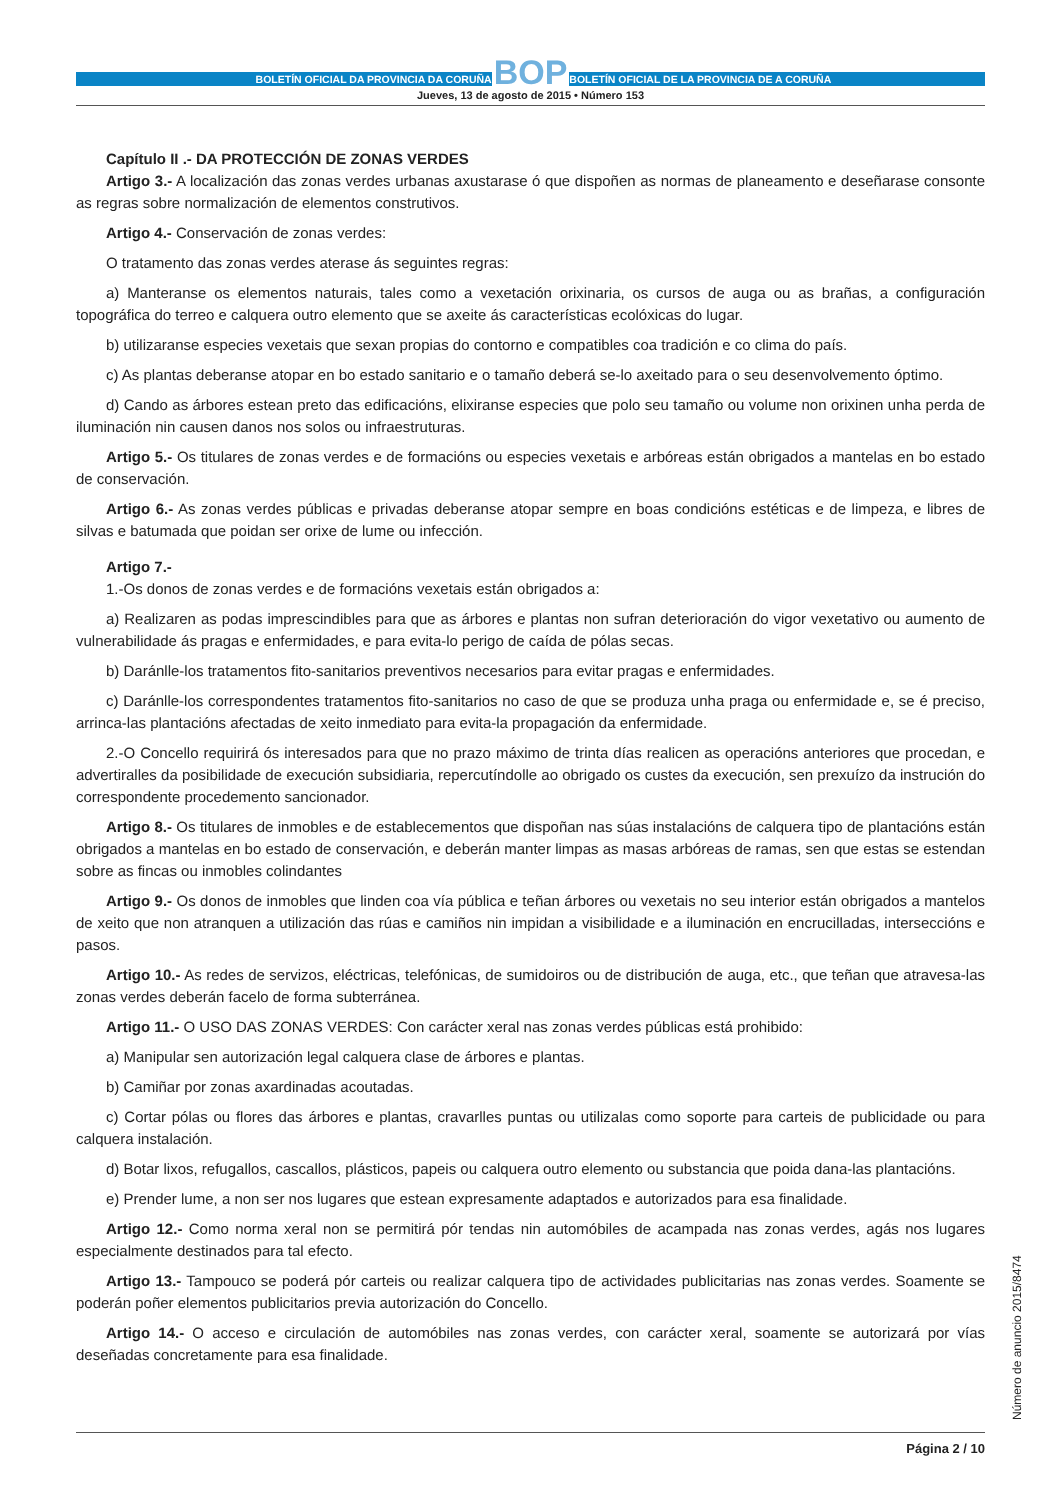BOLETÍN OFICIAL DA PROVINCIA DA CORUÑA
BOP
BOLETÍN OFICIAL DE LA PROVINCIA DE A CORUÑA
Jueves, 13 de agosto de 2015 • Número 153
Capítulo II .- DA PROTECCIÓN DE ZONAS VERDES
Artigo 3.- A localización das zonas verdes urbanas axustarase ó que dispoñen as normas de planeamento e deseñarase consonte as regras sobre normalización de elementos construtivos.
Artigo 4.- Conservación de zonas verdes:
O tratamento das zonas verdes aterase ás seguintes regras:
a) Manteranse os elementos naturais, tales como a vexetación orixinaria, os cursos de auga ou as brañas, a configuración topográfica do terreo e calquera outro elemento que se axeite ás características ecolóxicas do lugar.
b) utilizaranse especies vexetais que sexan propias do contorno e compatibles coa tradición e co clima do país.
c) As plantas deberanse atopar en bo estado sanitario e o tamaño deberá se-lo axeitado para o seu desenvolvemento óptimo.
d) Cando as árbores estean preto das edificacións, elixiranse especies que polo seu tamaño ou volume non orixinen unha perda de iluminación nin causen danos nos solos ou infraestruturas.
Artigo 5.- Os titulares de zonas verdes e de formacións ou especies vexetais e arbóreas están obrigados a mantelas en bo estado de conservación.
Artigo 6.- As zonas verdes públicas e privadas deberanse atopar sempre en boas condicións estéticas e de limpeza, e libres de silvas e batumada que poidan ser orixe de lume ou infección.
Artigo 7.-
1.-Os donos de zonas verdes e de formacións vexetais están obrigados a:
a) Realizaren as podas imprescindibles para que as árbores e plantas non sufran deterioración do vigor vexetativo ou aumento de vulnerabilidade ás pragas e enfermidades, e para evita-lo perigo de caída de pólas secas.
b) Daránlle-los tratamentos fito-sanitarios preventivos necesarios para evitar pragas e enfermidades.
c) Daránlle-los correspondentes tratamentos fito-sanitarios no caso de que se produza unha praga ou enfermidade e, se é preciso, arrinca-las plantacións afectadas de xeito inmediato para evita-la propagación da enfermidade.
2.-O Concello requirirá ós interesados para que no prazo máximo de trinta días realicen as operacións anteriores que procedan, e advertiralles da posibilidade de execución subsidiaria, repercutíndolle ao obrigado os custes da execución, sen prexuízo da instrución do correspondente procedemento sancionador.
Artigo 8.- Os titulares de inmobles e de establecementos que dispoñan nas súas instalacións de calquera tipo de plantacións están obrigados a mantelas en bo estado de conservación, e deberán manter limpas as masas arbóreas de ramas, sen que estas se estendan sobre as fincas ou inmobles colindantes
Artigo 9.- Os donos de inmobles que linden coa vía pública e teñan árbores ou vexetais no seu interior están obrigados a mantelos de xeito que non atranquen a utilización das rúas e camiños nin impidan a visibilidade e a iluminación en encrucilladas, interseccións e pasos.
Artigo 10.- As redes de servizos, eléctricas, telefónicas, de sumidoiros ou de distribución de auga, etc., que teñan que atravesa-las zonas verdes deberán facelo de forma subterránea.
Artigo 11.- O USO DAS ZONAS VERDES: Con carácter xeral nas zonas verdes públicas está prohibido:
a) Manipular sen autorización legal calquera clase de árbores e plantas.
b) Camiñar por zonas axardinadas acoutadas.
c) Cortar pólas ou flores das árbores e plantas, cravarlles puntas ou utilizalas como soporte para carteis de publicidade ou para calquera instalación.
d) Botar lixos, refugallos, cascallos, plásticos, papeis ou calquera outro elemento ou substancia que poida dana-las plantacións.
e) Prender lume, a non ser nos lugares que estean expresamente adaptados e autorizados para esa finalidade.
Artigo 12.- Como norma xeral non se permitirá pór tendas nin automóbiles de acampada nas zonas verdes, agás nos lugares especialmente destinados para tal efecto.
Artigo 13.- Tampouco se poderá pór carteis ou realizar calquera tipo de actividades publicitarias nas zonas verdes. Soamente se poderán poñer elementos publicitarios previa autorización do Concello.
Artigo 14.- O acceso e circulación de automóbiles nas zonas verdes, con carácter xeral, soamente se autorizará por vías deseñadas concretamente para esa finalidade.
Página 2 / 10
Número de anuncio 2015/8474